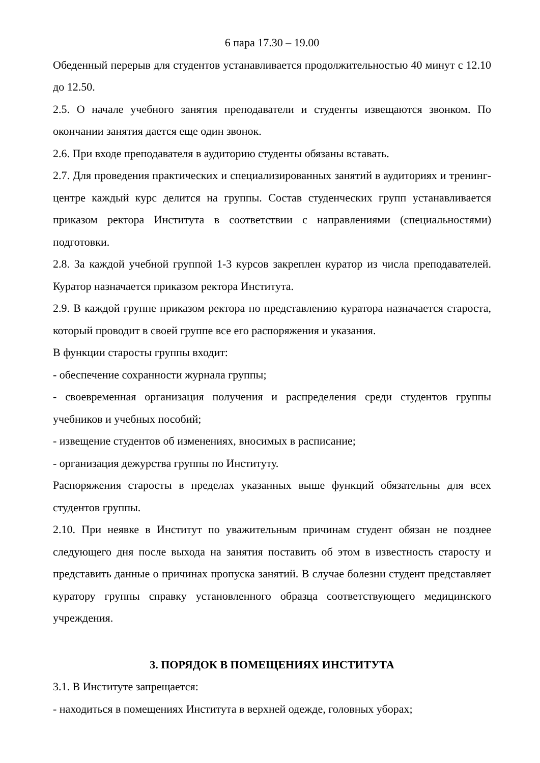6 пара 17.30 – 19.00
Обеденный перерыв для студентов устанавливается продолжительностью 40 минут с 12.10 до 12.50.
2.5. О начале учебного занятия преподаватели и студенты извещаются звонком. По окончании занятия дается еще один звонок.
2.6. При входе преподавателя в аудиторию студенты обязаны вставать.
2.7. Для проведения практических и специализированных занятий в аудиториях и тренинг-центре каждый курс делится на группы. Состав студенческих групп устанавливается приказом ректора Института в соответствии с направлениями (специальностями) подготовки.
2.8. За каждой учебной группой 1-3 курсов закреплен куратор из числа преподавателей. Куратор назначается приказом ректора Института.
2.9. В каждой группе приказом ректора по представлению куратора назначается староста, который проводит в своей группе все его распоряжения и указания.
В функции старосты группы входит:
- обеспечение сохранности журнала группы;
- своевременная организация получения и распределения среди студентов группы учебников и учебных пособий;
- извещение студентов об изменениях, вносимых в расписание;
- организация дежурства группы по Институту.
Распоряжения старосты в пределах указанных выше функций обязательны для всех студентов группы.
2.10. При неявке в Институт по уважительным причинам студент обязан не позднее следующего дня после выхода на занятия поставить об этом в известность старосту и представить данные о причинах пропуска занятий. В случае болезни студент представляет куратору группы справку установленного образца соответствующего медицинского учреждения.
3. ПОРЯДОК В ПОМЕЩЕНИЯХ ИНСТИТУТА
3.1. В Институте запрещается:
- находиться в помещениях Института в верхней одежде, головных уборах;